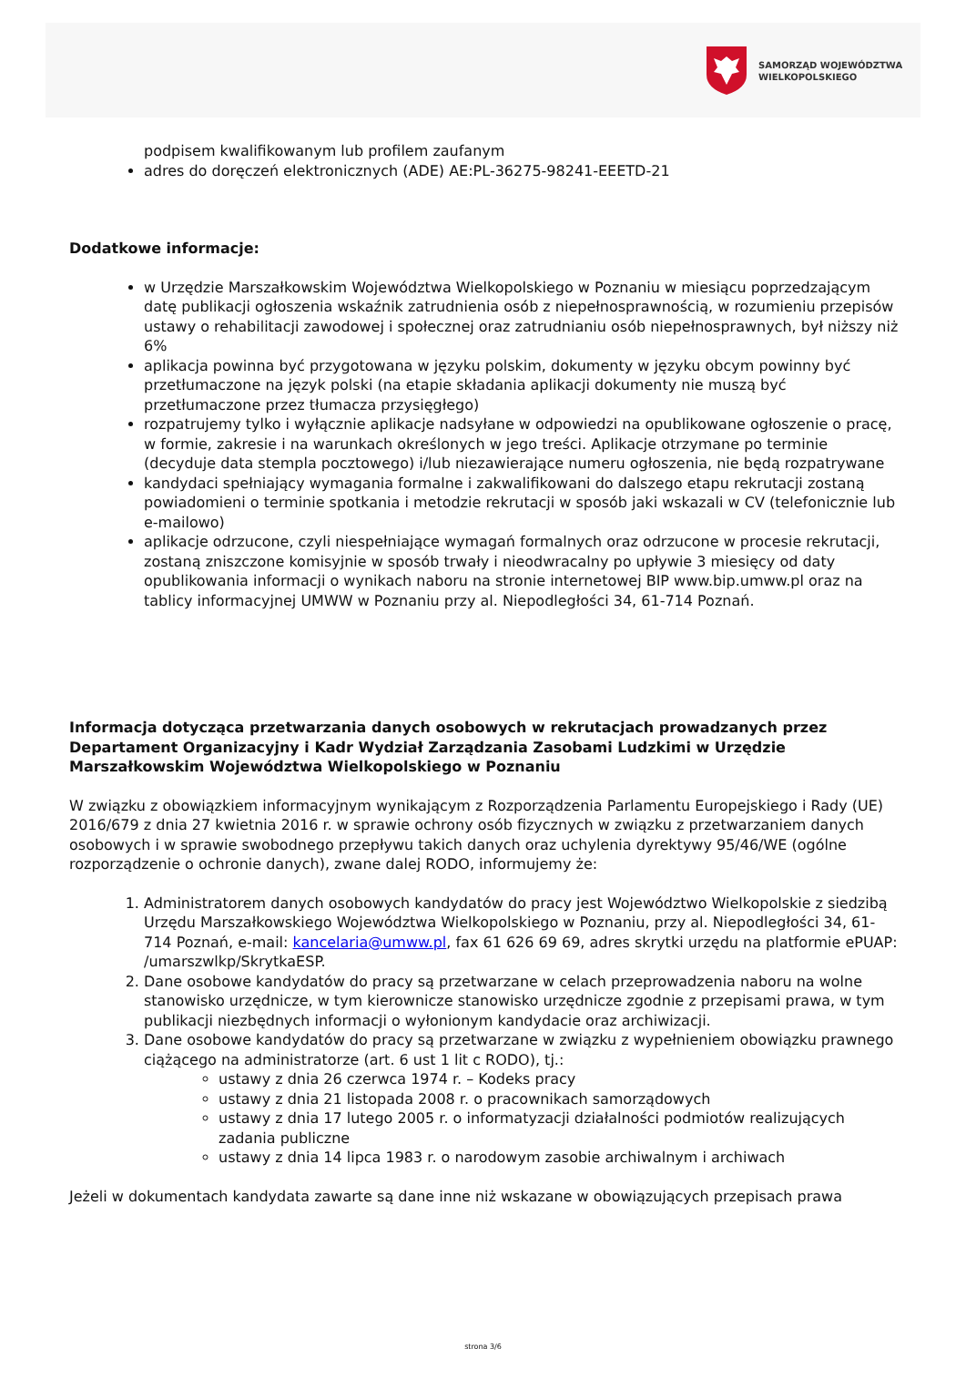SAMORZĄD WOJEWÓDZTWA
WIELKOPOLSKIEGO
podpisem kwalifikowanym lub profilem zaufanym
adres do doręczeń elektronicznych (ADE) AE:PL-36275-98241-EEETD-21
Dodatkowe informacje:
w Urzędzie Marszałkowskim Województwa Wielkopolskiego w Poznaniu w miesiącu poprzedzającym datę publikacji ogłoszenia wskaźnik zatrudnienia osób z niepełnosprawnością, w rozumieniu przepisów ustawy o rehabilitacji zawodowej i społecznej oraz zatrudnianiu osób niepełnosprawnych, był niższy niż 6%
aplikacja powinna być przygotowana w języku polskim, dokumenty w języku obcym powinny być przetłumaczone na język polski (na etapie składania aplikacji dokumenty nie muszą być przetłumaczone przez tłumacza przysięgłego)
rozpatrujemy tylko i wyłącznie aplikacje nadsyłane w odpowiedzi na opublikowane ogłoszenie o pracę, w formie, zakresie i na warunkach określonych w jego treści. Aplikacje otrzymane po terminie (decyduje data stempla pocztowego) i/lub niezawierające numeru ogłoszenia, nie będą rozpatrywane
kandydaci spełniający wymagania formalne i zakwalifikowani do dalszego etapu rekrutacji zostaną powiadomieni o terminie spotkania i metodzie rekrutacji w sposób jaki wskazali w CV (telefonicznie lub e-mailowo)
aplikacje odrzucone, czyli niespełniające wymagań formalnych oraz odrzucone w procesie rekrutacji, zostaną zniszczone komisyjnie w sposób trwały i nieodwracalny po upływie 3 miesięcy od daty opublikowania informacji o wynikach naboru na stronie internetowej BIP www.bip.umww.pl oraz na tablicy informacyjnej UMWW w Poznaniu przy al. Niepodległości 34, 61-714 Poznań.
Informacja dotycząca przetwarzania danych osobowych w rekrutacjach prowadzanych przez Departament Organizacyjny i Kadr Wydział Zarządzania Zasobami Ludzkimi w Urzędzie Marszałkowskim Województwa Wielkopolskiego w Poznaniu
W związku z obowiązkiem informacyjnym wynikającym z Rozporządzenia Parlamentu Europejskiego i Rady (UE) 2016/679 z dnia 27 kwietnia 2016 r. w sprawie ochrony osób fizycznych w związku z przetwarzaniem danych osobowych i w sprawie swobodnego przepływu takich danych oraz uchylenia dyrektywy 95/46/WE (ogólne rozporządzenie o ochronie danych), zwane dalej RODO, informujemy że:
1. Administratorem danych osobowych kandydatów do pracy jest Województwo Wielkopolskie z siedzibą Urzędu Marszałkowskiego Województwa Wielkopolskiego w Poznaniu, przy al. Niepodległości 34, 61-714 Poznań, e-mail: kancelaria@umww.pl, fax 61 626 69 69, adres skrytki urzędu na platformie ePUAP: /umarszwlkp/SkrytkaESP.
2. Dane osobowe kandydatów do pracy są przetwarzane w celach przeprowadzenia naboru na wolne stanowisko urzędnicze, w tym kierownicze stanowisko urzędnicze zgodnie z przepisami prawa, w tym publikacji niezbędnych informacji o wyłonionym kandydacie oraz archiwizacji.
3. Dane osobowe kandydatów do pracy są przetwarzane w związku z wypełnieniem obowiązku prawnego ciążącego na administratorze (art. 6 ust 1 lit c RODO), tj.:
ustawy z dnia 26 czerwca 1974 r. – Kodeks pracy
ustawy z dnia 21 listopada 2008 r. o pracownikach samorządowych
ustawy z dnia 17 lutego 2005 r. o informatyzacji działalności podmiotów realizujących zadania publiczne
ustawy z dnia 14 lipca 1983 r. o narodowym zasobie archiwalnym i archiwach
Jeżeli w dokumentach kandydata zawarte są dane inne niż wskazane w obowiązujących przepisach prawa
strona 3/6